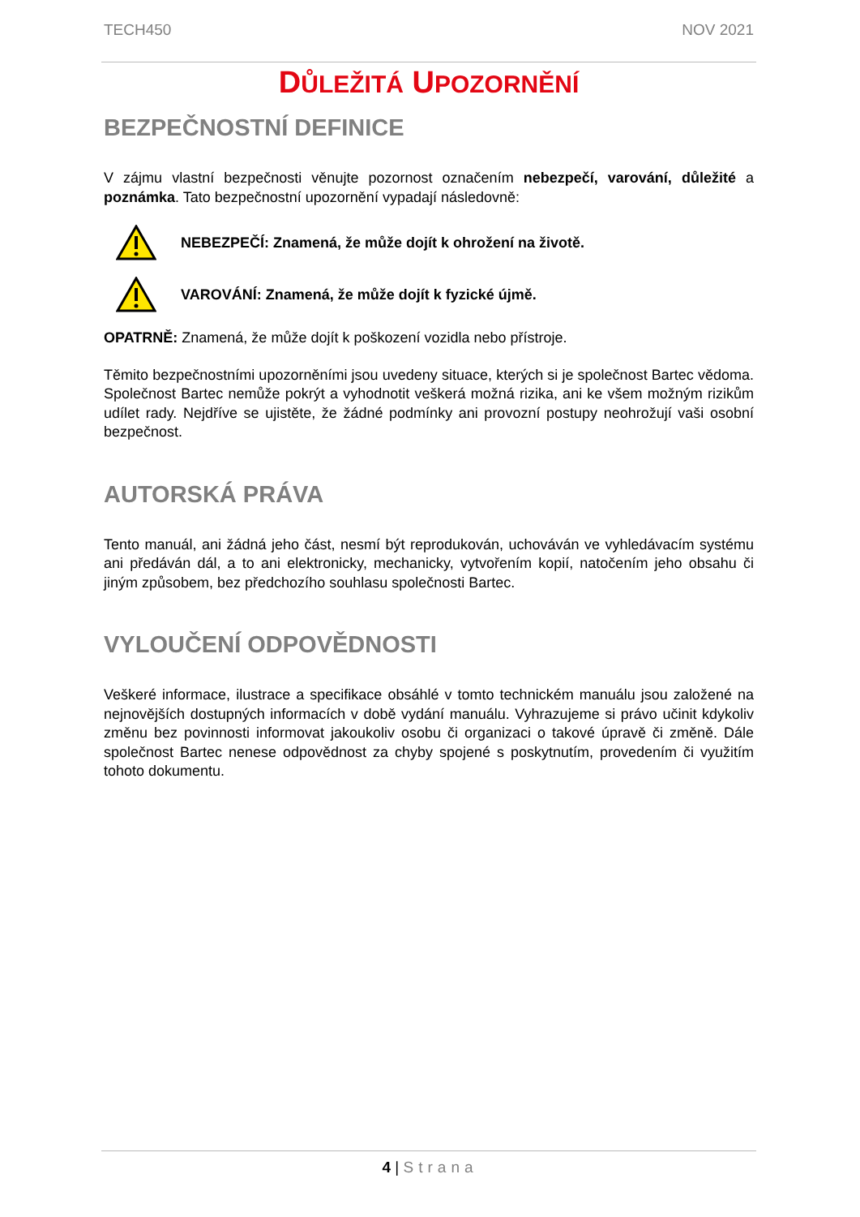TECH450 NOV 2021
DŮLEŽITÁ UPOZORNĚNÍ
BEZPEČNOSTNÍ DEFINICE
V zájmu vlastní bezpečnosti věnujte pozornost označením nebezpečí, varování, důležité a poznámka. Tato bezpečnostní upozornění vypadají následovně:
NEBEZPEČÍ: Znamená, že může dojít k ohrožení na životě.
VAROVÁNÍ: Znamená, že může dojít k fyzické újmě.
OPATRNĚ: Znamená, že může dojít k poškození vozidla nebo přístroje.
Těmito bezpečnostními upozorněními jsou uvedeny situace, kterých si je společnost Bartec vědoma. Společnost Bartec nemůže pokrýt a vyhodnotit veškerá možná rizika, ani ke všem možným rizikům udílet rady. Nejdříve se ujistěte, že žádné podmínky ani provozní postupy neohrožují vaši osobní bezpečnost.
AUTORSKÁ PRÁVA
Tento manuál, ani žádná jeho část, nesmí být reprodukován, uchováván ve vyhledávacím systému ani předáván dál, a to ani elektronicky, mechanicky, vytvořením kopií, natočením jeho obsahu či jiným způsobem, bez předchozího souhlasu společnosti Bartec.
VYLOUČENÍ ODPOVĚDNOSTI
Veškeré informace, ilustrace a specifikace obsáhlé v tomto technickém manuálu jsou založené na nejnovějších dostupných informacích v době vydání manuálu. Vyhrazujeme si právo učinit kdykoliv změnu bez povinnosti informovat jakoukoliv osobu či organizaci o takové úpravě či změně. Dále společnost Bartec nenese odpovědnost za chyby spojené s poskytnutím, provedením či využitím tohoto dokumentu.
4 | Strana